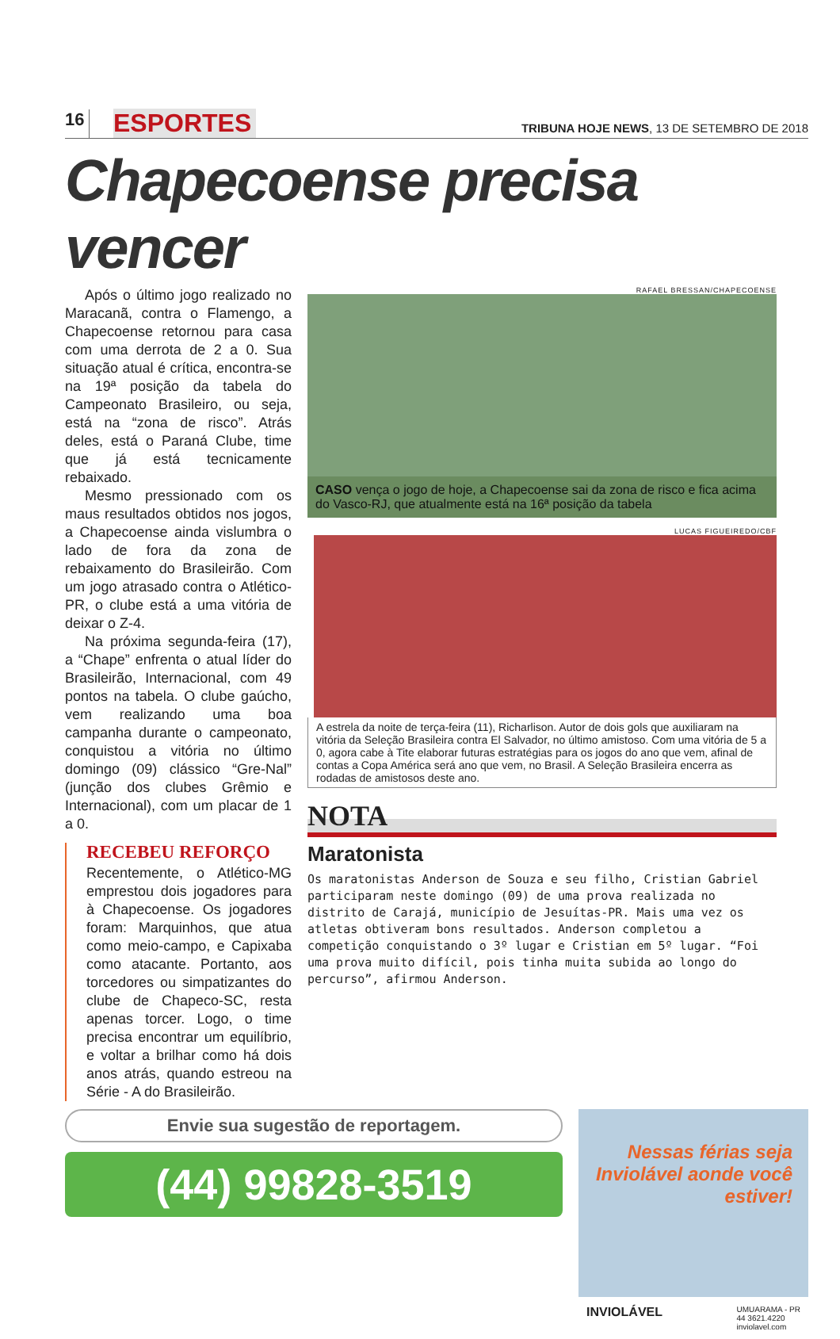16
ESPORTES
TRIBUNA HOJE NEWS, 13 DE SETEMBRO DE 2018
Chapecoense precisa vencer
Após o último jogo realizado no Maracanã, contra o Flamengo, a Chapecoense retornou para casa com uma derrota de 2 a 0. Sua situação atual é crítica, encontra-se na 19ª posição da tabela do Campeonato Brasileiro, ou seja, está na “zona de risco”. Atrás deles, está o Paraná Clube, time que já está tecnicamente rebaixado.
Mesmo pressionado com os maus resultados obtidos nos jogos, a Chapecoense ainda vislumbra o lado de fora da zona de rebaixamento do Brasileirão. Com um jogo atrasado contra o Atlético-PR, o clube está a uma vitória de deixar o Z-4.
Na próxima segunda-feira (17), a “Chape” enfrenta o atual líder do Brasileirão, Internacional, com 49 pontos na tabela. O clube gaúcho, vem realizando uma boa campanha durante o campeonato, conquistou a vitória no último domingo (09) clássico “Gre-Nal” (junção dos clubes Grêmio e Internacional), com um placar de 1 a 0.
RECEBEU REFORÇO
Recentemente, o Atlético-MG emprestou dois jogadores para à Chapecoense. Os jogadores foram: Marquinhos, que atua como meio-campo, e Capixaba como atacante. Portanto, aos torcedores ou simpatizantes do clube de Chapeco-SC, resta apenas torcer. Logo, o time precisa encontrar um equilíbrio, e voltar a brilhar como há dois anos atrás, quando estreou na Série - A do Brasileirão.
RAFAEL BRESSAN/CHAPECOENSE
CASO vença o jogo de hoje, a Chapecoense sai da zona de risco e fica acima do Vasco-RJ, que atualmente está na 16ª posição da tabela
LUCAS FIGUEIREDO/CBF
A estrela da noite de terça-feira (11), Richarlison. Autor de dois gols que auxiliaram na vitória da Seleção Brasileira contra El Salvador, no último amistoso. Com uma vitória de 5 a 0, agora cabe à Tite elaborar futuras estratégias para os jogos do ano que vem, afinal de contas a Copa América será ano que vem, no Brasil. A Seleção Brasileira encerra as rodadas de amistosos deste ano.
NOTA
Maratonista
Os maratonistas Anderson de Souza e seu filho, Cristian Gabriel participaram neste domingo (09) de uma prova realizada no distrito de Carajá, município de Jesuítas-PR. Mais uma vez os atletas obtiveram bons resultados. Anderson completou a competição conquistando o 3º lugar e Cristian em 5º lugar. “Foi uma prova muito difícil, pois tinha muita subida ao longo do percurso”, afirmou Anderson.
Envie sua sugestão de reportagem.
(44) 99828-3519
Nessas férias seja Inviolável aonde você estiver!
INVIOLÁVEL UMUARAMA - PR
44 3621.4220
inviolavel.com